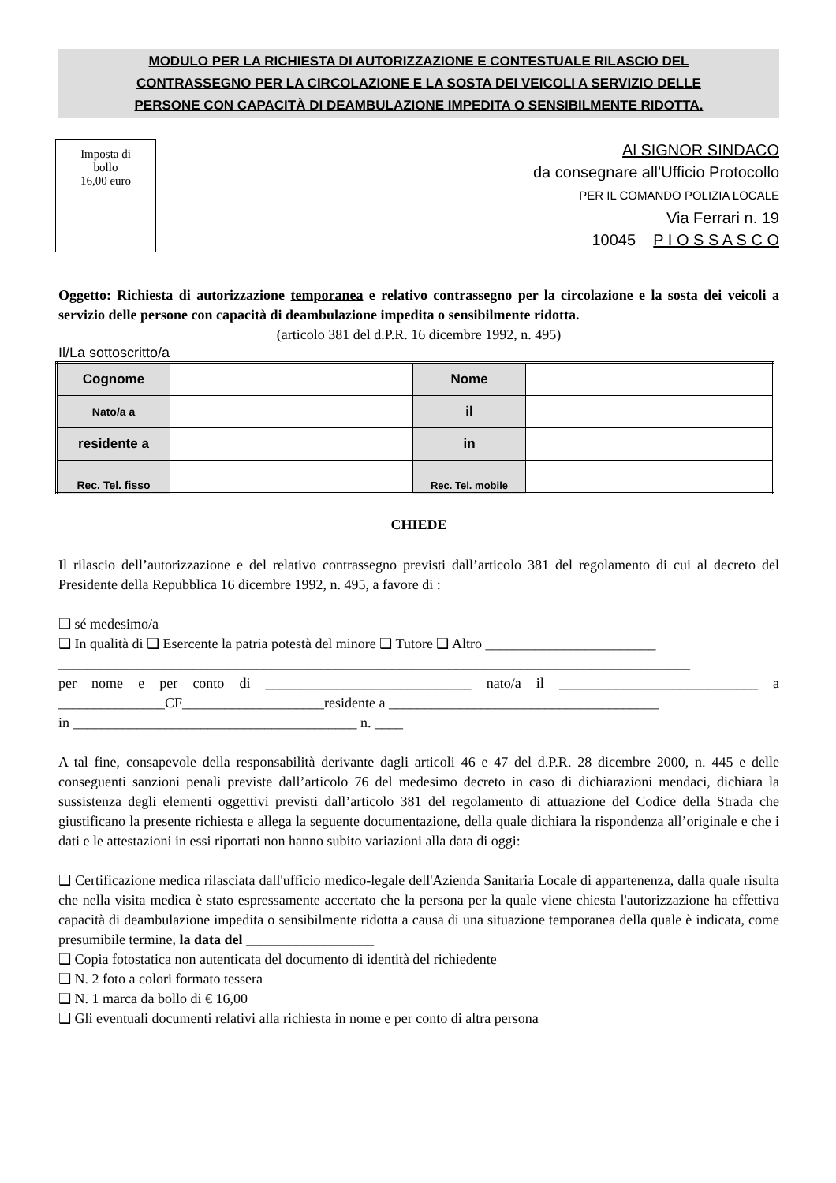MODULO PER LA RICHIESTA DI AUTORIZZAZIONE E CONTESTUALE RILASCIO DEL
CONTRASSEGNO PER LA CIRCOLAZIONE E LA SOSTA DEI VEICOLI A SERVIZIO DELLE
PERSONE CON CAPACITÀ DI DEAMBULAZIONE IMPEDITA O SENSIBILMENTE RIDOTTA.
Imposta di
bollo
16,00 euro
Al SIGNOR SINDACO
da consegnare all’Ufficio Protocollo
PER IL COMANDO POLIZIA LOCALE
Via Ferrari n. 19
10045 P I O S S A S C O
Oggetto: Richiesta di autorizzazione temporanea e relativo contrassegno per la circolazione e la sosta dei veicoli a servizio delle persone con capacità di deambulazione impedita o sensibilmente ridotta.
(articolo 381 del d.P.R. 16 dicembre 1992, n. 495)
Il/La sottoscritto/a
| Cognome | | Nome | |
| Nato/a a | | il | |
| residente a | | in | |
| Rec. Tel. fisso | | Rec. Tel. mobile | |
CHIEDE
Il rilascio dell’autorizzazione e del relativo contrassegno previsti dall’articolo 381 del regolamento di cui al decreto del Presidente della Repubblica 16 dicembre 1992, n. 495, a favore di :
❑ sé medesimo/a
❑ In qualità di ❑ Esercente la patria potestà del minore ❑ Tutore ❑ Altro ________________________
_________________________________________________________________________________________
per nome e per conto di _____________________________ nato/a il ____________________________ a _______________CF____________________residente a ______________________________________
in ________________________________________ n. ____
A tal fine, consapevole della responsabilità derivante dagli articoli 46 e 47 del d.P.R. 28 dicembre 2000, n. 445 e delle conseguenti sanzioni penali previste dall’articolo 76 del medesimo decreto in caso di dichiarazioni mendaci, dichiara la sussistenza degli elementi oggettivi previsti dall’articolo 381 del regolamento di attuazione del Codice della Strada che giustificano la presente richiesta e allega la seguente documentazione, della quale dichiara la rispondenza all’originale e che i dati e le attestazioni in essi riportati non hanno subito variazioni alla data di oggi:
❑ Certificazione medica rilasciata dall'ufficio medico-legale dell'Azienda Sanitaria Locale di appartenenza, dalla quale risulta che nella visita medica è stato espressamente accertato che la persona per la quale viene chiesta l'autorizzazione ha effettiva capacità di deambulazione impedita o sensibilmente ridotta a causa di una situazione temporanea della quale è indicata, come presumibile termine, la data del __________________
❑ Copia fotostatica non autenticata del documento di identità del richiedente
❑ N. 2 foto a colori formato tessera
❑ N. 1 marca da bollo di € 16,00
❑ Gli eventuali documenti relativi alla richiesta in nome e per conto di altra persona